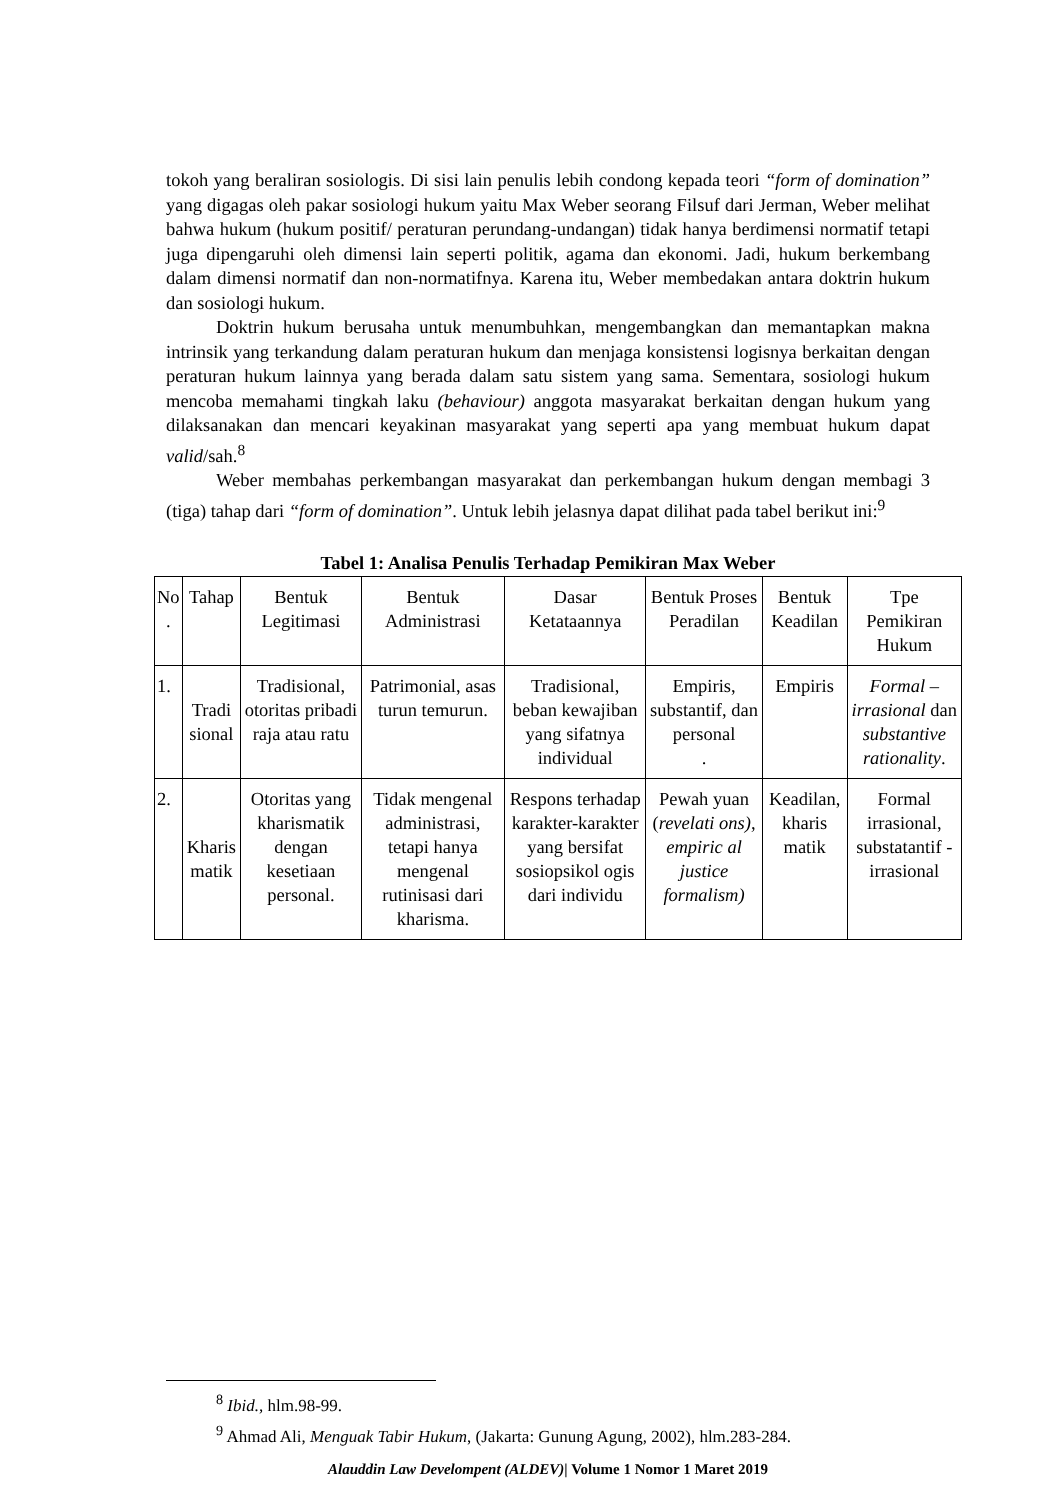tokoh yang beraliran sosiologis. Di sisi lain penulis lebih condong kepada teori “form of domination” yang digagas oleh pakar sosiologi hukum yaitu Max Weber seorang Filsuf dari Jerman, Weber melihat bahwa hukum (hukum positif/ peraturan perundang-undangan) tidak hanya berdimensi normatif tetapi juga dipengaruhi oleh dimensi lain seperti politik, agama dan ekonomi. Jadi, hukum berkembang dalam dimensi normatif dan non-normatifnya. Karena itu, Weber membedakan antara doktrin hukum dan sosiologi hukum.
Doktrin hukum berusaha untuk menumbuhkan, mengembangkan dan memantapkan makna intrinsik yang terkandung dalam peraturan hukum dan menjaga konsistensi logisnya berkaitan dengan peraturan hukum lainnya yang berada dalam satu sistem yang sama. Sementara, sosiologi hukum mencoba memahami tingkah laku (behaviour) anggota masyarakat berkaitan dengan hukum yang dilaksanakan dan mencari keyakinan masyarakat yang seperti apa yang membuat hukum dapat valid/sah.<sup>8</sup>
Weber membahas perkembangan masyarakat dan perkembangan hukum dengan membagi 3 (tiga) tahap dari “form of domination”. Untuk lebih jelasnya dapat dilihat pada tabel berikut ini:<sup>9</sup>
Tabel 1: Analisa Penulis Terhadap Pemikiran Max Weber
| No . | Tahap | Bentuk Legitimasi | Bentuk Administrasi | Dasar Ketataannya | Bentuk Proses Peradilan | Bentuk Keadilan | Tpe Pemikiran Hukum |
| 1. | Tradi sional | Tradisional, otoritas pribadi raja atau ratu | Patrimonial, asas turun temurun. | Tradisional, beban kewajiban yang sifatnya individual | Empiris, substantif, dan personal . | Empiris | Formal – irrasional dan substantive rationality . |
| 2. | Kharis matik | Otoritas yang kharismatik dengan kesetiaan personal. | Tidak mengenal administrasi, tetapi hanya mengenal rutinisasi dari kharisma. | Respons terhadap karakter-karakter yang bersifat sosiopsikol ogis dari individu | Pewah yuan ( revelati ons), empiric al justice formalism) | Keadilan, kharis matik | Formal irrasional, substatantif - irrasional |
<sup>8</sup> Ibid., hlm.98-99.
<sup>9</sup> Ahmad Ali, Menguak Tabir Hukum, (Jakarta: Gunung Agung, 2002), hlm.283-284.
Alauddin Law Develompent (ALDEV)| Volume 1 Nomor 1 Maret 2019